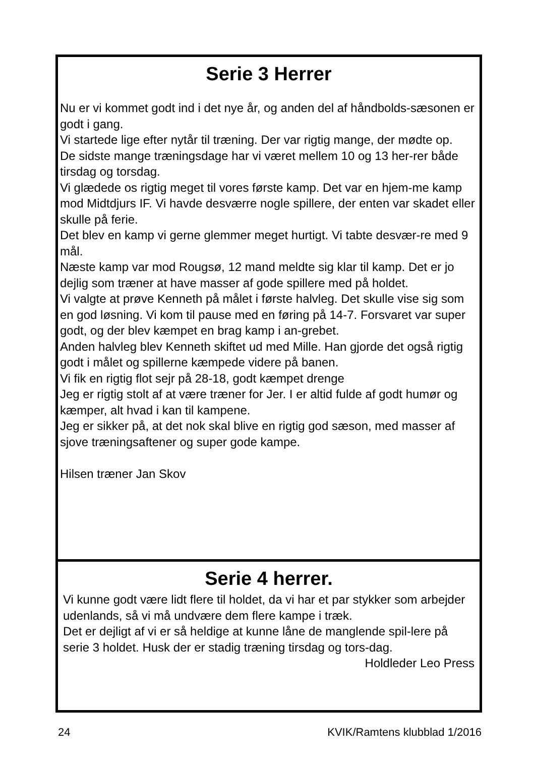Serie 3 Herrer
Nu er vi kommet godt ind i det nye år, og anden del af håndbolds-sæsonen er godt i gang.
Vi startede lige efter nytår til træning. Der var rigtig mange, der mødte op.
De sidste mange træningsdage har vi været mellem 10 og 13 her-rer både tirsdag og torsdag.
Vi glædede os rigtig meget til vores første kamp. Det var en hjem-me kamp mod Midtdjurs IF. Vi havde desværre nogle spillere, der enten var skadet eller skulle på ferie.
Det blev en kamp vi gerne glemmer meget hurtigt. Vi tabte desvær-re med 9 mål.
Næste kamp var mod Rougsø, 12 mand meldte sig klar til kamp. Det er jo dejlig som træner at have masser af gode spillere med på holdet.
Vi valgte at prøve Kenneth på målet i første halvleg. Det skulle vise sig som en god løsning. Vi kom til pause med en føring på 14-7. Forsvaret var super godt, og der blev kæmpet en brag kamp i an-grebet.
Anden halvleg blev Kenneth skiftet ud med Mille. Han gjorde det også rigtig godt i målet og spillerne kæmpede videre på banen.
Vi fik en rigtig flot sejr på 28-18, godt kæmpet drenge
Jeg er rigtig stolt af at være træner for Jer. I er altid fulde af godt humør og kæmper, alt hvad i kan til kampene.
Jeg er sikker på, at det nok skal blive en rigtig god sæson, med masser af sjove træningsaftener og super gode kampe.
Hilsen træner Jan Skov
Serie 4 herrer.
Vi kunne godt være lidt flere til holdet, da vi har et par stykker som arbejder udenlands, så vi må undvære dem flere kampe i træk.
Det er dejligt af vi er så heldige at kunne låne de manglende spil-lere på serie 3 holdet. Husk der er stadig træning tirsdag og tors-dag.
Holdleder Leo Press
24 KVIK/Ramtens klubblad 1/2016